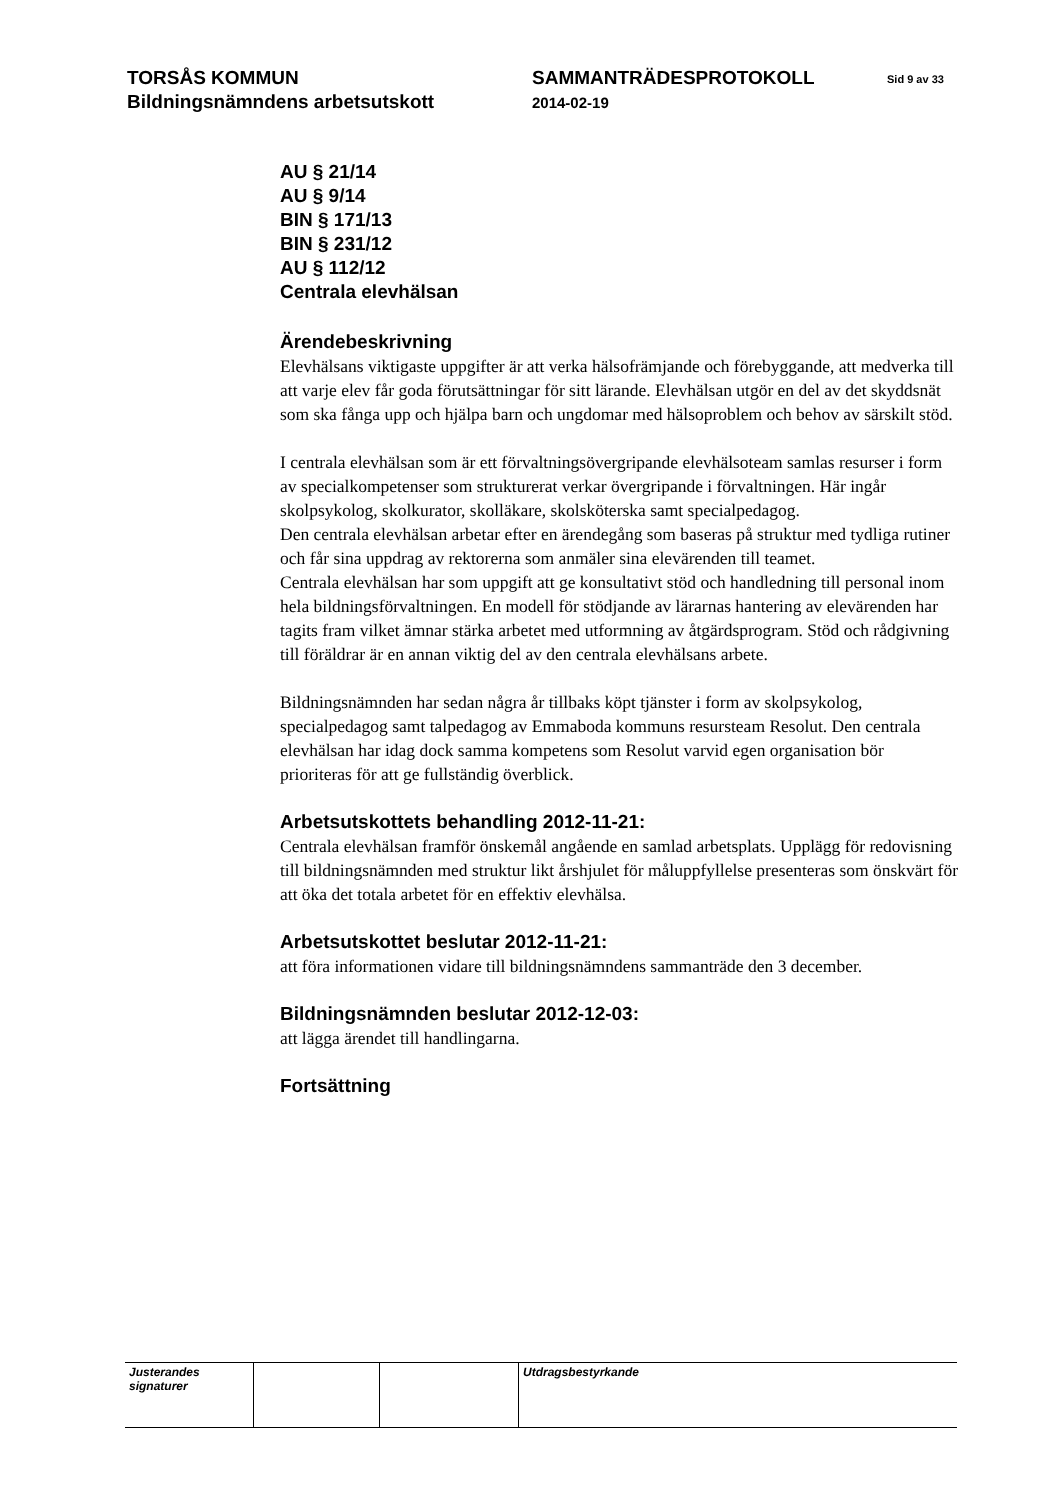TORSÅS KOMMUN
Bildningsnämndens arbetsutskott
SAMMANTRÄDESPROTOKOLL
2014-02-19
Sid 9 av 33
AU § 21/14
AU § 9/14
BIN § 171/13
BIN § 231/12
AU § 112/12
Centrala elevhälsan
Ärendebeskrivning
Elevhälsans viktigaste uppgifter är att verka hälsofrämjande och förebyggande, att medverka till att varje elev får goda förutsättningar för sitt lärande. Elevhälsan utgör en del av det skyddsnät som ska fånga upp och hjälpa barn och ungdomar med hälsoproblem och behov av särskilt stöd.
I centrala elevhälsan som är ett förvaltningsövergripande elevhälsoteam samlas resurser i form av specialkompetenser som strukturerat verkar övergripande i förvaltningen. Här ingår skolpsykolog, skolkurator, skolläkare, skolsköterska samt specialpedagog.
Den centrala elevhälsan arbetar efter en ärendegång som baseras på struktur med tydliga rutiner och får sina uppdrag av rektorerna som anmäler sina elevärenden till teamet.
Centrala elevhälsan har som uppgift att ge konsultativt stöd och handledning till personal inom hela bildningsförvaltningen. En modell för stödjande av lärarnas hantering av elevärenden har tagits fram vilket ämnar stärka arbetet med utformning av åtgärdsprogram. Stöd och rådgivning till föräldrar är en annan viktig del av den centrala elevhälsans arbete.
Bildningsnämnden har sedan några år tillbaks köpt tjänster i form av skolpsykolog, specialpedagog samt talpedagog av Emmaboda kommuns resursteam Resolut. Den centrala elevhälsan har idag dock samma kompetens som Resolut varvid egen organisation bör prioriteras för att ge fullständig överblick.
Arbetsutskottets behandling 2012-11-21:
Centrala elevhälsan framför önskemål angående en samlad arbetsplats. Upplägg för redovisning till bildningsnämnden med struktur likt årshjulet för måluppfyllelse presenteras som önskvärt för att öka det totala arbetet för en effektiv elevhälsa.
Arbetsutskottet beslutar 2012-11-21:
att föra informationen vidare till bildningsnämndens sammanträde den 3 december.
Bildningsnämnden beslutar 2012-12-03:
att lägga ärendet till handlingarna.
Fortsättning
| Justerandes signaturer | | | Utdragsbestyrkande |